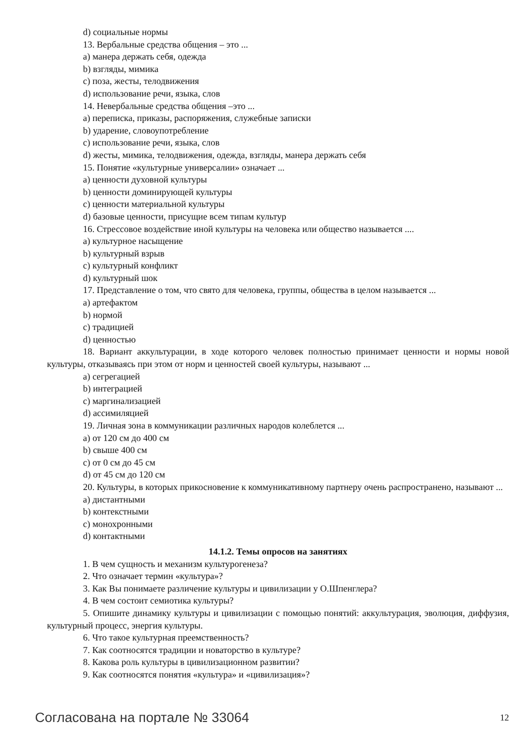d) социальные нормы
13. Вербальные средства общения – это ...
a) манера держать себя, одежда
b) взгляды, мимика
c) поза, жесты, телодвижения
d) использование речи, языка, слов
14. Невербальные средства общения –это ...
a) переписка, приказы, распоряжения, служебные записки
b) ударение, словоупотребление
c) использование речи, языка, слов
d) жесты, мимика, телодвижения, одежда, взгляды, манера держать себя
15. Понятие «культурные универсалии» означает ...
a) ценности духовной культуры
b) ценности доминирующей культуры
c) ценности материальной культуры
d) базовые ценности, присущие всем типам культур
16. Стрессовое воздействие иной культуры на человека или общество называется ....
a) культурное насыщение
b) культурный взрыв
c) культурный конфликт
d) культурный шок
17. Представление о том, что свято для человека, группы, общества в целом называется ...
a) артефактом
b) нормой
c) традицией
d) ценностью
18. Вариант аккультурации, в ходе которого человек полностью принимает ценности и нормы новой культуры, отказываясь при этом от норм и ценностей своей культуры, называют ...
a) сегрегацией
b) интеграцией
c) маргинализацией
d) ассимиляцией
19. Личная зона в коммуникации различных народов колеблется ...
a) от 120 см до 400 см
b) свыше 400 см
c) от 0 см до 45 см
d) от 45 см до 120 см
20. Культуры, в которых прикосновение к коммуникативному партнеру очень распространено, называют ...
a) дистантными
b) контекстными
c) монохронными
d) контактными
14.1.2. Темы опросов на занятиях
1. В чем сущность и механизм культурогенеза?
2. Что означает термин «культура»?
3. Как Вы понимаете различение культуры и цивилизации у О.Шпенглера?
4. В чем состоит семиотика культуры?
5. Опишите динамику культуры и цивилизации с помощью понятий: аккультурация, эволюция, диффузия, культурный процесс, энергия культуры.
6. Что такое культурная преемственность?
7. Как соотносятся традиции и новаторство в культуре?
8. Какова роль культуры в цивилизационном развитии?
9. Как соотносятся понятия «культура» и «цивилизация»?
Согласована на портале № 33064 12